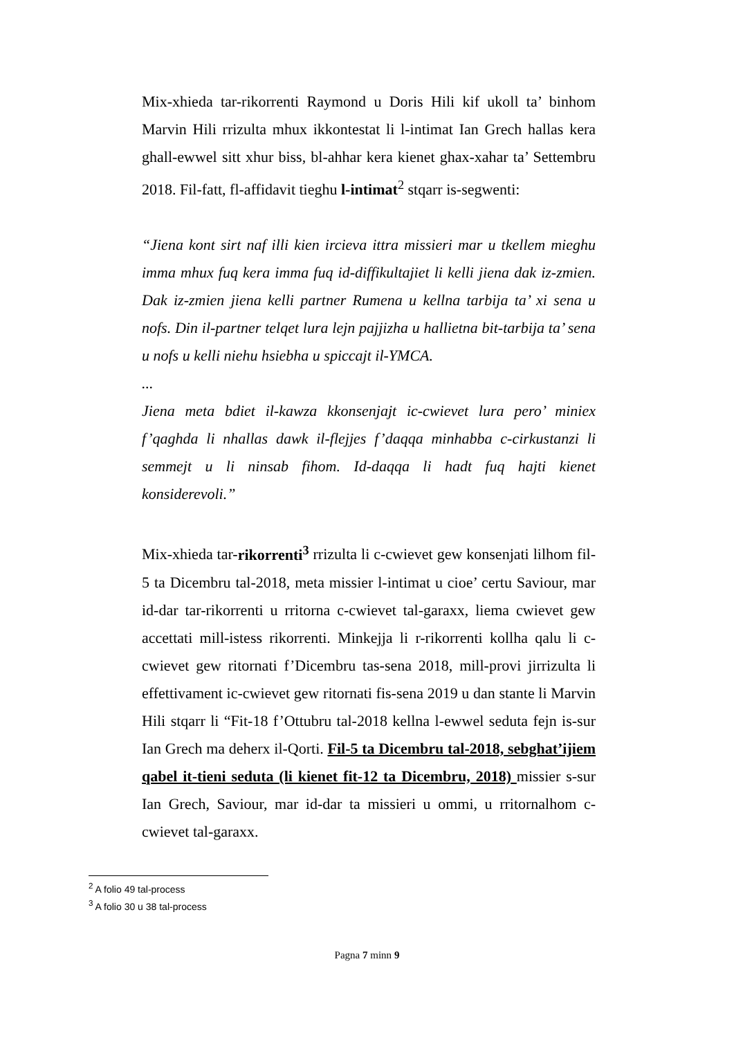Mix-xhieda tar-rikorrenti Raymond u Doris Hili kif ukoll ta’ binhom Marvin Hili rrizulta mhux ikkontestat li l-intimat Ian Grech hallas kera ghall-ewwel sitt xhur biss, bl-ahhar kera kienet ghax-xahar ta’ Settembru 2018. Fil-fatt, fl-affidavit tieghu l-intimat<sup>2</sup> stqarr is-segwenti:
“Jiena kont sirt naf illi kien ircieva ittra missieri mar u tkellem mieghu imma mhux fuq kera imma fuq id-diffikultajiet li kelli jiena dak iz-zmien. Dak iz-zmien jiena kelli partner Rumena u kellna tarbija ta’ xi sena u nofs. Din il-partner telqet lura lejn pajjizha u hallietna bit-tarbija ta’ sena u nofs u kelli niehu hsiebha u spiccajt il-YMCA.
...
Jiena meta bdiet il-kawza kkonsenjajt ic-cwievet lura pero’ miniex f’qaghda li nhallas dawk il-flejjes f’daqqa minhabba c-cirkustanzi li semmejt u li ninsab fihom. Id-daqqa li hadt fuq hajti kienet konsiderevoli.”
Mix-xhieda tar-rikorrenti<sup>3</sup> rrizulta li c-cwievet gew konsenjati lilhom fil-5 ta Dicembru tal-2018, meta missier l-intimat u cioe’ certu Saviour, mar id-dar tar-rikorrenti u rritorna c-cwievet tal-garaxx, liema cwievet gew accettati mill-istess rikorrenti. Minkejja li r-rikorrenti kollha qalu li c-cwievet gew ritornati f’Dicembru tas-sena 2018, mill-provi jirrizulta li effettivament ic-cwievet gew ritornati fis-sena 2019 u dan stante li Marvin Hili stqarr li “Fit-18 f’Ottubru tal-2018 kellna l-ewwel seduta fejn is-sur Ian Grech ma deherx il-Qorti. Fil-5 ta Dicembru tal-2018, sebghat’ijiem qabel it-tieni seduta (li kienet fit-12 ta Dicembru, 2018) missier s-sur Ian Grech, Saviour, mar id-dar ta missieri u ommi, u rritornalhom c-cwievet tal-garaxx.
<sup>2</sup> A folio 49 tal-process
<sup>3</sup> A folio 30 u 38 tal-process
Pagna 7 minn 9